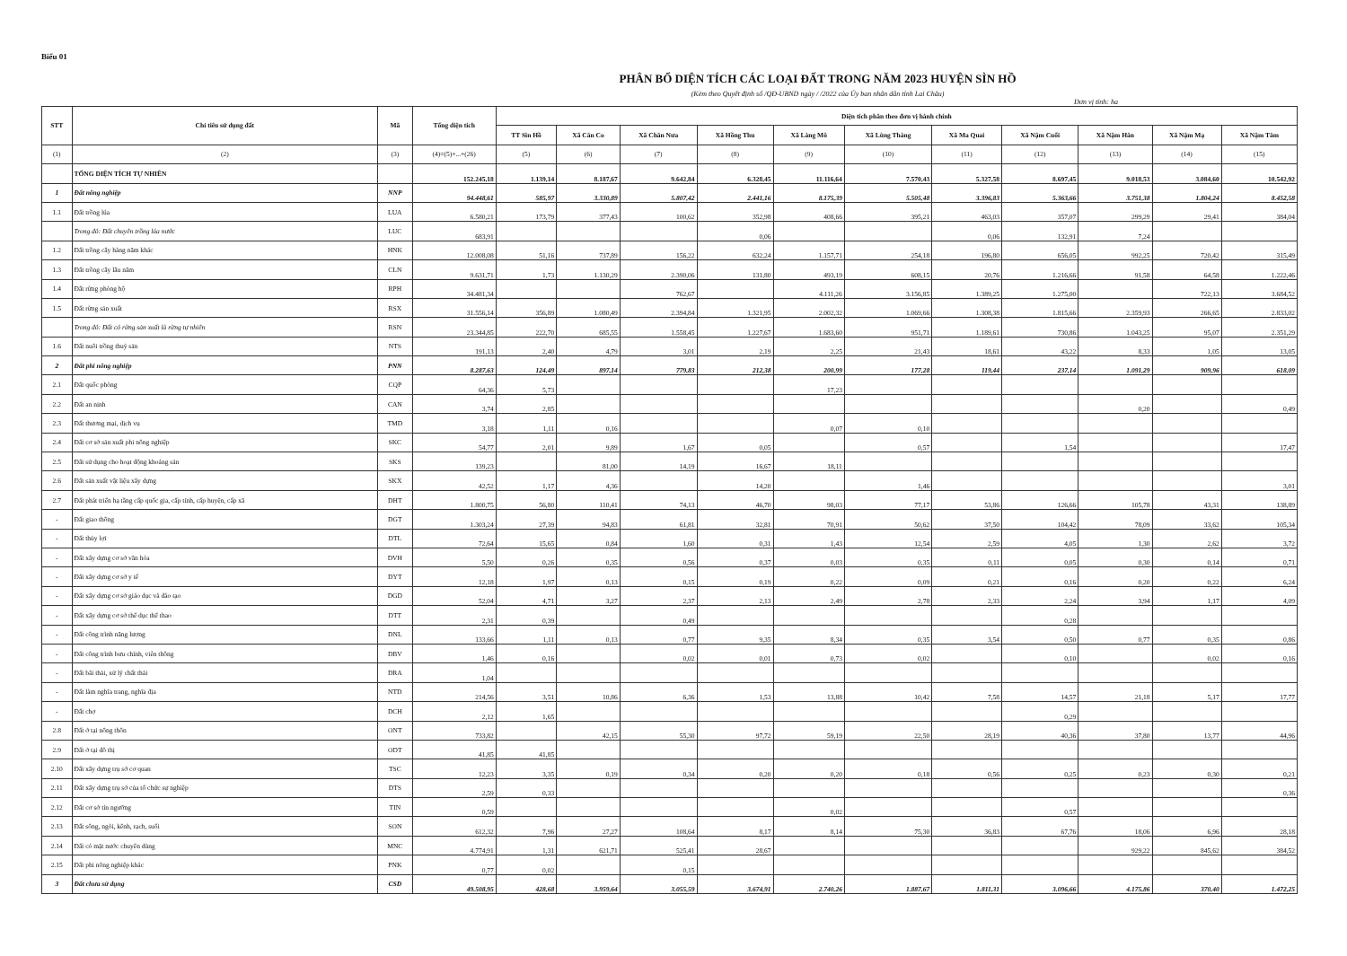Biểu 01
PHÂN BỔ DIỆN TÍCH CÁC LOẠI ĐẤT TRONG NĂM 2023 HUYỆN SÌN HỒ
(Kèm theo Quyết định số /QĐ-UBND ngày / /2022 của Ủy ban nhân dân tỉnh Lai Châu)
Đơn vị tính: ha
| STT | Chỉ tiêu sử dụng đất | Mã | Tổng diện tích | Diện tích phân theo đơn vị hành chính | | | | | | | | | | |
| --- | --- | --- | --- | --- | --- | --- | --- | --- | --- | --- | --- | --- | --- | --- |
| | | | | TT Sìn Hồ | Xã Căn Co | Xã Chăn Nưa | Xã Hồng Thu | Xã Làng Mô | Xã Lùng Thàng | Xã Ma Quai | Xã Nậm Cuổi | Xã Nậm Hăn | Xã Nậm Mạ | Xã Nậm Tăm |
| (1) | (2) | (3) | (4)=(5)+...+(26) | (5) | (6) | (7) | (8) | (9) | (10) | (11) | (12) | (13) | (14) | (15) |
| | TỔNG DIỆN TÍCH TỰ NHIÊN | | 152.245,18 | 1.139,14 | 8.187,67 | 9.642,84 | 6.328,45 | 11.116,64 | 7.570,43 | 5.327,58 | 8.697,45 | 9.018,53 | 3.084,60 | 10.542,92 |
| 1 | Đất nông nghiệp | NNP | 94.448,61 | 585,97 | 3.330,89 | 5.807,42 | 2.441,16 | 8.175,39 | 5.505,48 | 3.396,83 | 5.363,66 | 3.751,38 | 1.804,24 | 8.452,58 |
| 1.1 | Đất trồng lúa | LUA | 6.580,21 | 173,79 | 377,43 | 100,62 | 352,98 | 408,66 | 395,21 | 463,03 | 357,07 | 299,29 | 29,41 | 384,04 |
| | Trong đó: Đất chuyên trồng lúa nước | LUC | 683,91 | | | | 0,06 | | | 0,06 | 132,91 | 7,24 | | |
| 1.2 | Đất trồng cây hàng năm khác | HNK | 12.008,08 | 51,16 | 737,89 | 156,22 | 632,24 | 1.157,71 | 254,18 | 196,80 | 656,05 | 992,25 | 720,42 | 315,49 |
| 1.3 | Đất trồng cây lâu năm | CLN | 9.631,71 | 1,73 | 1.130,29 | 2.390,06 | 131,80 | 493,19 | 608,15 | 20,76 | 1.216,66 | 91,58 | 64,58 | 1.222,46 |
| 1.4 | Đất rừng phòng hộ | RPH | 34.481,34 | | | 762,67 | | 4.111,26 | 3.156,85 | 1.389,25 | 1.275,00 | | 722,13 | 3.684,52 |
| 1.5 | Đất rừng sản xuất | RSX | 31.556,14 | 356,89 | 1.080,49 | 2.394,84 | 1.321,95 | 2.002,32 | 1.069,66 | 1.308,38 | 1.815,66 | 2.359,93 | 266,65 | 2.833,02 |
| | Trong đó: Đất có rừng sản xuất là rừng tự nhiên | RSN | 23.344,85 | 222,70 | 685,55 | 1.558,45 | 1.227,67 | 1.683,60 | 951,71 | 1.189,61 | 730,86 | 1.043,25 | 95,07 | 2.351,29 |
| 1.6 | Đất nuôi trồng thuỷ sản | NTS | 191,13 | 2,40 | 4,79 | 3,01 | 2,19 | 2,25 | 21,43 | 18,61 | 43,22 | 8,33 | 1,05 | 13,05 |
| 2 | Đất phi nông nghiệp | PNN | 8.287,63 | 124,49 | 897,14 | 779,83 | 212,38 | 200,99 | 177,28 | 119,44 | 237,14 | 1.091,29 | 909,96 | 618,09 |
| 2.1 | Đất quốc phòng | CQP | 64,36 | 5,73 | | | | 17,23 | | | | | | |
| 2.2 | Đất an ninh | CAN | 3,74 | 2,85 | | | | | | | | 0,20 | | 0,49 |
| 2.3 | Đất thương mại, dịch vụ | TMD | 3,18 | 1,11 | 0,16 | | | 0,07 | 0,10 | | | | | |
| 2.4 | Đất cơ sở sản xuất phi nông nghiệp | SKC | 54,77 | 2,01 | 9,89 | 1,67 | 0,05 | | 0,57 | | 1,54 | | | 17,47 |
| 2.5 | Đất sử dụng cho hoạt động khoáng sản | SKS | 139,23 | | 81,00 | 14,19 | 16,67 | 18,11 | | | | | | |
| 2.6 | Đất sản xuất vật liệu xây dựng | SKX | 42,52 | 1,17 | 4,36 | | 14,20 | | 1,46 | | | | | 3,01 |
| 2.7 | Đất phát triển hạ tầng cấp quốc gia, cấp tỉnh, cấp huyện, cấp xã | DHT | 1.800,75 | 56,80 | 110,41 | 74,13 | 46,70 | 98,03 | 77,17 | 53,86 | 126,66 | 105,78 | 43,31 | 138,89 |
| - | Đất giao thông | DGT | 1.303,24 | 27,39 | 94,83 | 61,81 | 32,81 | 70,91 | 50,62 | 37,50 | 104,42 | 78,09 | 33,62 | 105,34 |
| - | Đất thủy lợi | DTL | 72,64 | 15,65 | 0,84 | 1,60 | 0,31 | 1,43 | 12,54 | 2,59 | 4,05 | 1,30 | 2,62 | 3,72 |
| - | Đất xây dựng cơ sở văn hóa | DVH | 5,50 | 0,26 | 0,35 | 0,56 | 0,37 | 0,03 | 0,35 | 0,11 | 0,05 | 0,30 | 0,14 | 0,71 |
| - | Đất xây dựng cơ sở y tế | DYT | 12,18 | 1,97 | 0,13 | 0,15 | 0,19 | 0,22 | 0,09 | 0,21 | 0,16 | 0,20 | 0,22 | 6,24 |
| - | Đất xây dựng cơ sở giáo dục và đào tạo | DGD | 52,04 | 4,71 | 3,27 | 2,37 | 2,13 | 2,49 | 2,78 | 2,33 | 2,24 | 3,94 | 1,17 | 4,09 |
| - | Đất xây dựng cơ sở thể dục thể thao | DTT | 2,31 | 0,39 | | 0,49 | | | | | 0,28 | | | |
| - | Đất công trình năng lượng | DNL | 133,66 | 1,11 | 0,13 | 0,77 | 9,35 | 8,34 | 0,35 | 3,54 | 0,50 | 0,77 | 0,35 | 0,86 |
| - | Đất công trình bưu chính, viễn thông | DBV | 1,46 | 0,16 | | 0,02 | 0,01 | 0,73 | 0,02 | | 0,10 | | 0,02 | 0,16 |
| - | Đất bãi thải, xử lý chất thải | DRA | 1,04 | | | | | | | | | | | |
| - | Đất làm nghĩa trang, nghĩa địa | NTD | 214,56 | 3,51 | 10,86 | 6,36 | 1,53 | 13,88 | 10,42 | 7,58 | 14,57 | 21,18 | 5,17 | 17,77 |
| - | Đất chợ | DCH | 2,12 | 1,65 | | | | | | | 0,29 | | | |
| 2.8 | Đất ở tại nông thôn | ONT | 733,82 | | 42,15 | 55,30 | 97,72 | 59,19 | 22,50 | 28,19 | 40,36 | 37,80 | 13,77 | 44,96 |
| 2.9 | Đất ở tại đô thị | ODT | 41,85 | 41,85 | | | | | | | | | | |
| 2.10 | Đất xây dựng trụ sở cơ quan | TSC | 12,23 | 3,35 | 0,19 | 0,34 | 0,20 | 0,20 | 0,18 | 0,56 | 0,25 | 0,23 | 0,30 | 0,21 |
| 2.11 | Đất xây dựng trụ sở của tổ chức sự nghiệp | DTS | 2,59 | 0,33 | | | | | | | | | | 0,36 |
| 2.12 | Đất cơ sở tín ngưỡng | TIN | 0,59 | | | | | 0,02 | | | 0,57 | | | |
| 2.13 | Đất sông, ngòi, kênh, rạch, suối | SON | 612,32 | 7,96 | 27,27 | 108,64 | 8,17 | 8,14 | 75,30 | 36,83 | 67,76 | 18,06 | 6,96 | 28,18 |
| 2.14 | Đất có mặt nước chuyên dùng | MNC | 4.774,91 | 1,31 | 621,71 | 525,41 | 28,67 | | | | | 929,22 | 845,62 | 384,52 |
| 2.15 | Đất phi nông nghiệp khác | PNK | 0,77 | 0,02 | | 0,15 | | | | | | | | |
| 3 | Đất chưa sử dụng | CSD | 49.508,95 | 428,68 | 3.959,64 | 3.055,59 | 3.674,91 | 2.740,26 | 1.887,67 | 1.811,31 | 3.096,66 | 4.175,86 | 370,40 | 1.472,25 |